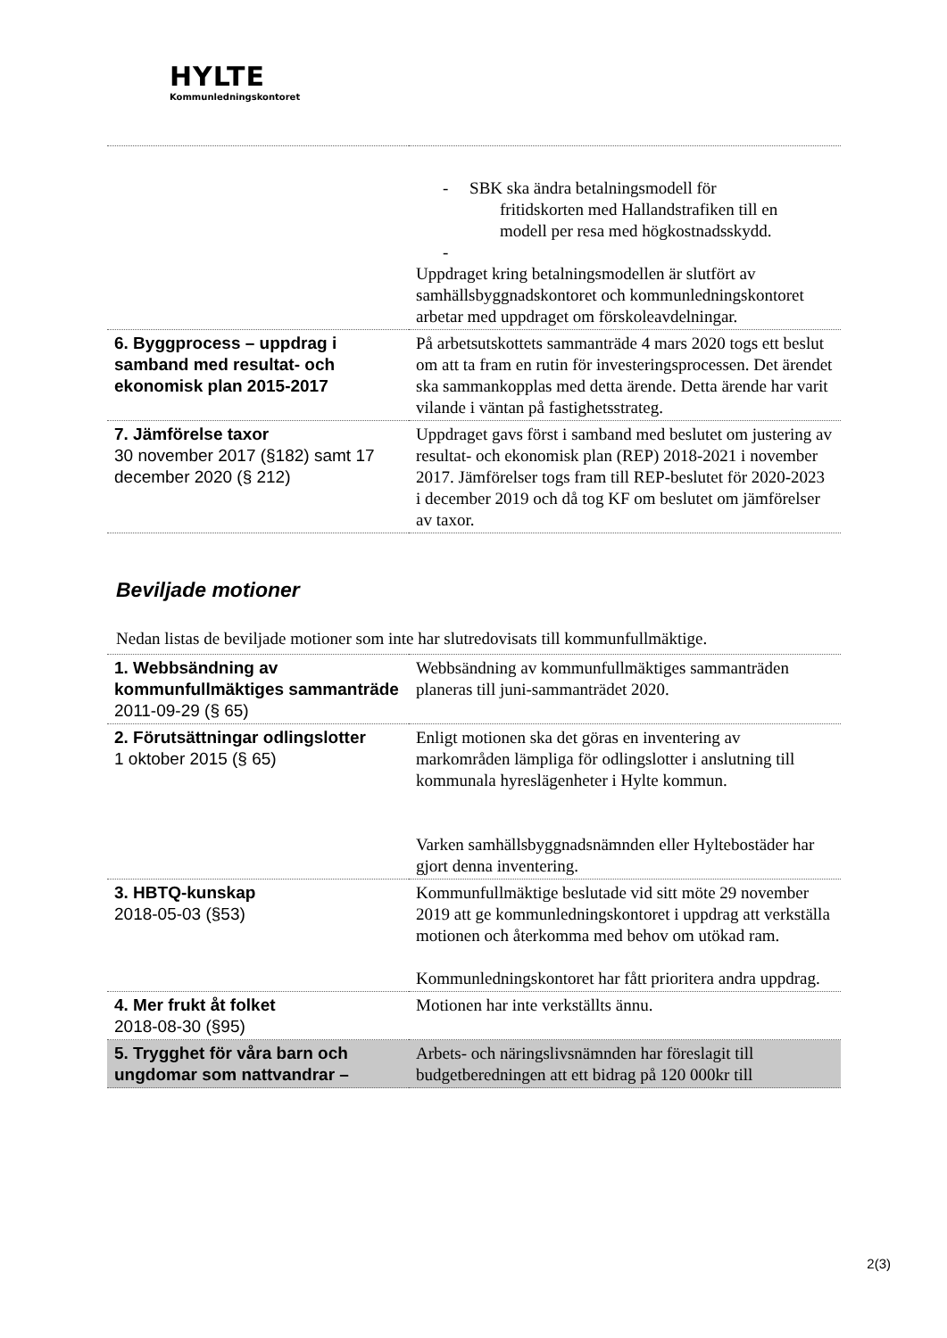HYLTE
Kommunledningskontoret
| | - SBK ska ändra betalningsmodell för fritidskorten med Hallandstrafiken till en modell per resa med högkostnadsskydd. - Uppdraget kring betalningsmodellen är slutfört av samhällsbyggnadskontoret och kommunledningskontoret arbetar med uppdraget om förskoleavdelningar. |
| 6. Byggprocess – uppdrag i samband med resultat- och ekonomisk plan 2015-2017 | På arbetsutskottets sammanträde 4 mars 2020 togs ett beslut om att ta fram en rutin för investeringsprocessen. Det ärendet ska sammankopplas med detta ärende. Detta ärende har varit vilande i väntan på fastighetsstrateg. |
| 7. Jämförelse taxor 30 november 2017 (§182) samt 17 december 2020 (§ 212) | Uppdraget gavs först i samband med beslutet om justering av resultat- och ekonomisk plan (REP) 2018-2021 i november 2017. Jämförelser togs fram till REP-beslutet för 2020-2023 i december 2019 och då tog KF om beslutet om jämförelser av taxor. |
Beviljade motioner
Nedan listas de beviljade motioner som inte har slutredovisats till kommunfullmäktige.
| 1. Webbsändning av kommunfullmäktiges sammanträde 2011-09-29 (§ 65) | Webbsändning av kommunfullmäktiges sammanträden planeras till juni-sammanträdet 2020. |
| 2. Förutsättningar odlingslotter 1 oktober 2015 (§ 65) | Enligt motionen ska det göras en inventering av markområden lämpliga för odlingslotter i anslutning till kommunala hyreslägenheter i Hylte kommun. Varken samhällsbyggnadsnämnden eller Hyltebostäder har gjort denna inventering. |
| 3. HBTQ-kunskap 2018-05-03 (§53) | Kommunfullmäktige beslutade vid sitt möte 29 november 2019 att ge kommunledningskontoret i uppdrag att verkställa motionen och återkomma med behov om utökad ram. Kommunledningskontoret har fått prioritera andra uppdrag. |
| 4. Mer frukt åt folket 2018-08-30 (§95) | Motionen har inte verkställts ännu. |
| 5. Trygghet för våra barn och ungdomar som nattvandrar – | Arbets- och näringslivsnämnden har föreslagit till budgetberedningen att ett bidrag på 120 000kr till |
2(3)